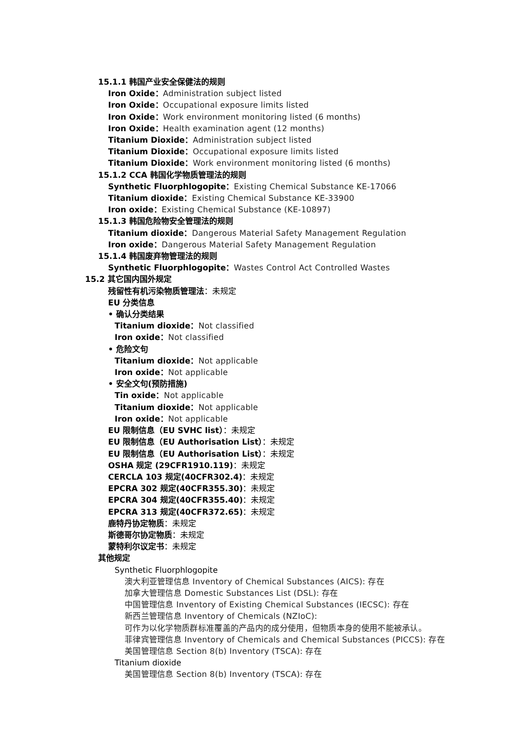15.1.1 韩国产业安全保健法的规则
Iron Oxide：Administration subject listed
Iron Oxide：Occupational exposure limits listed
Iron Oxide：Work environment monitoring listed (6 months)
Iron Oxide：Health examination agent (12 months)
Titanium Dioxide：Administration subject listed
Titanium Dioxide：Occupational exposure limits listed
Titanium Dioxide：Work environment monitoring listed (6 months)
15.1.2 CCA 韩国化学物质管理法的规则
Synthetic Fluorphlogopite：Existing Chemical Substance KE-17066
Titanium dioxide：Existing Chemical Substance KE-33900
Iron oxide：Existing Chemical Substance (KE-10897)
15.1.3 韩国危险物安全管理法的规则
Titanium dioxide：Dangerous Material Safety Management Regulation
Iron oxide：Dangerous Material Safety Management Regulation
15.1.4 韩国废弃物管理法的规则
Synthetic Fluorphlogopite：Wastes Control Act Controlled Wastes
15.2 其它国内国外规定
残留性有机污染物质管理法：未规定
EU 分类信息
• 确认分类结果
Titanium dioxide：Not classified
Iron oxide：Not classified
• 危险文句
Titanium dioxide：Not applicable
Iron oxide：Not applicable
• 安全文句(预防措施)
Tin oxide：Not applicable
Titanium dioxide：Not applicable
Iron oxide：Not applicable
EU 限制信息（EU SVHC list）：未规定
EU 限制信息（EU Authorisation List）：未规定
EU 限制信息（EU Authorisation List）：未规定
OSHA 规定 (29CFR1910.119)：未规定
CERCLA 103 规定(40CFR302.4)：未规定
EPCRA 302 规定(40CFR355.30)：未规定
EPCRA 304 规定(40CFR355.40)：未规定
EPCRA 313 规定(40CFR372.65)：未规定
鹿特丹协定物质：未规定
斯德哥尔协定物质：未规定
蒙特利尔议定书：未规定
其他规定
Synthetic Fluorphlogopite
澳大利亚管理信息 Inventory of Chemical Substances (AICS): 存在
加拿大管理信息 Domestic Substances List (DSL): 存在
中国管理信息 Inventory of Existing Chemical Substances (IECSC): 存在
新西兰管理信息 Inventory of Chemicals (NZIoC):
可作为以化学物质群标准覆盖的产品内的成分使用，但物质本身的使用不能被承认。
菲律宾管理信息 Inventory of Chemicals and Chemical Substances (PICCS): 存在
美国管理信息 Section 8(b) Inventory (TSCA): 存在
Titanium dioxide
美国管理信息 Section 8(b) Inventory (TSCA): 存在